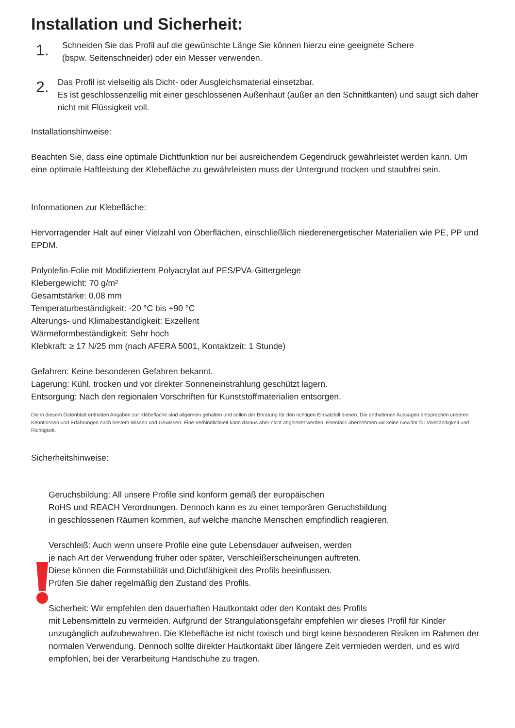Installation und Sicherheit:
1.
Schneiden Sie das Profil auf die gewünschte Länge Sie können hierzu eine geeignete Schere
(bspw. Seitenschneider) oder ein Messer verwenden.
2.
Das Profil ist vielseitig als Dicht- oder Ausgleichsmaterial einsetzbar.
Es ist geschlossenzellig mit einer geschlossenen Außenhaut (außer an den Schnittkanten) und saugt sich daher nicht mit Flüssigkeit voll.
Installationshinweise:
Beachten Sie, dass eine optimale Dichtfunktion nur bei ausreichendem Gegendruck gewährleistet werden kann. Um eine optimale Haftleistung der Klebefläche zu gewährleisten muss der Untergrund trocken und staubfrei sein.
Informationen zur Klebefläche:
Hervorragender Halt auf einer Vielzahl von Oberflächen, einschließlich niederenergetischer Materialien wie PE, PP und EPDM.
Polyolefin-Folie mit Modifiziertem Polyacrylat auf PES/PVA-Gittergelege
Klebergewicht: 70 g/m²
Gesamtstärke: 0,08 mm
Temperaturbeständigkeit: -20 °C bis +90 °C
Alterungs- und Klimabeständigkeit: Exzellent
Wärmeformbeständigkeit: Sehr hoch
Klebkraft: ≥ 17 N/25 mm (nach AFERA 5001, Kontaktzeit: 1 Stunde)
Gefahren: Keine besonderen Gefahren bekannt.
Lagerung: Kühl, trocken und vor direkter Sonneneinstrahlung geschützt lagern.
Entsorgung: Nach den regionalen Vorschriften für Kunststoffmaterialien entsorgen.
Die in diesem Datenblatt enthalten Angaben zur Klebefläche sind allgemein gehalten und sollen der Beratung für den richtigen Einsatzfall dienen. Die enthaltenen Aussagen entsprechen unseren Kenntnissen und Erfahrungen nach bestem Wissen und Gewissen. Eine Verbindlichkeit kann daraus aber nicht abgeleitet werden. Ebenfalls übernehmen wir keine Gewähr für Vollständigkeit und Richtigkeit.
Sicherheitshinweise:
Geruchsbildung: All unsere Profile sind konform gemäß der europäischen
RoHS und REACH Verordnungen. Dennoch kann es zu einer temporären Geruchsbildung
in geschlossenen Räumen kommen, auf welche manche Menschen empfindlich reagieren.
Verschleiß: Auch wenn unsere Profile eine gute Lebensdauer aufweisen, werden
je nach Art der Verwendung früher oder später, Verschleißerscheinungen auftreten.
Diese können die Formstabilität und Dichtfähigkeit des Profils beeinflussen.
Prüfen Sie daher regelmäßig den Zustand des Profils.
Sicherheit: Wir empfehlen den dauerhaften Hautkontakt oder den Kontakt des Profils
mit Lebensmitteln zu vermeiden. Aufgrund der Strangulationsgefahr empfehlen wir dieses Profil für Kinder unzugänglich aufzubewahren. Die Klebefläche ist nicht toxisch und birgt keine besonderen Risiken im Rahmen der normalen Verwendung. Dennoch sollte direkter Hautkontakt über längere Zeit vermieden werden, und es wird empfohlen, bei der Verarbeitung Handschuhe zu tragen.